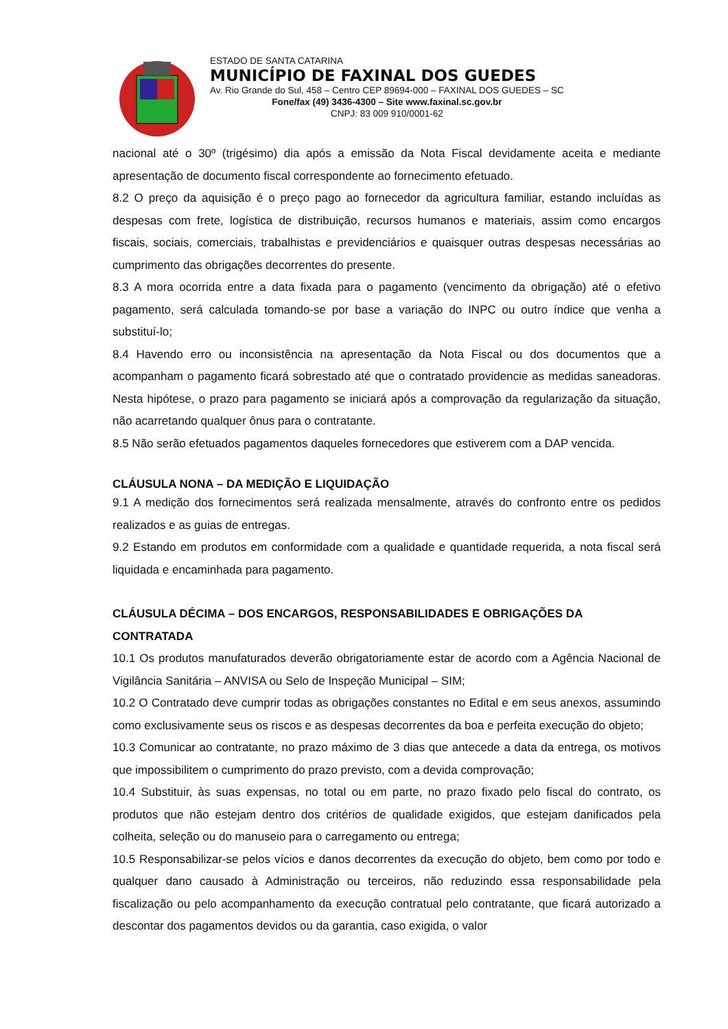ESTADO DE SANTA CATARINA
MUNICÍPIO DE FAXINAL DOS GUEDES
Av. Rio Grande do Sul, 458 – Centro CEP 89694-000 – FAXINAL DOS GUEDES – SC
Fone/fax (49) 3436-4300 – Site www.faxinal.sc.gov.br
CNPJ: 83 009 910/0001-62
nacional até o 30º (trigésimo) dia após a emissão da Nota Fiscal devidamente aceita e mediante apresentação de documento fiscal correspondente ao fornecimento efetuado.
8.2 O preço da aquisição é o preço pago ao fornecedor da agricultura familiar, estando incluídas as despesas com frete, logística de distribuição, recursos humanos e materiais, assim como encargos fiscais, sociais, comerciais, trabalhistas e previdenciários e quaisquer outras despesas necessárias ao cumprimento das obrigações decorrentes do presente.
8.3 A mora ocorrida entre a data fixada para o pagamento (vencimento da obrigação) até o efetivo pagamento, será calculada tomando-se por base a variação do INPC ou outro índice que venha a substituí-lo;
8.4 Havendo erro ou inconsistência na apresentação da Nota Fiscal ou dos documentos que a acompanham o pagamento ficará sobrestado até que o contratado providencie as medidas saneadoras. Nesta hipótese, o prazo para pagamento se iniciará após a comprovação da regularização da situação, não acarretando qualquer ônus para o contratante.
8.5 Não serão efetuados pagamentos daqueles fornecedores que estiverem com a DAP vencida.
CLÁUSULA NONA – DA MEDIÇÃO E LIQUIDAÇÃO
9.1 A medição dos fornecimentos será realizada mensalmente, através do confronto entre os pedidos realizados e as guias de entregas.
9.2 Estando em produtos em conformidade com a qualidade e quantidade requerida, a nota fiscal será liquidada e encaminhada para pagamento.
CLÁUSULA DÉCIMA – DOS ENCARGOS, RESPONSABILIDADES E OBRIGAÇÕES DA CONTRATADA
10.1 Os produtos manufaturados deverão obrigatoriamente estar de acordo com a Agência Nacional de Vigilância Sanitária – ANVISA ou Selo de Inspeção Municipal – SIM;
10.2 O Contratado deve cumprir todas as obrigações constantes no Edital e em seus anexos, assumindo como exclusivamente seus os riscos e as despesas decorrentes da boa e perfeita execução do objeto;
10.3 Comunicar ao contratante, no prazo máximo de 3 dias que antecede a data da entrega, os motivos que impossibilitem o cumprimento do prazo previsto, com a devida comprovação;
10.4 Substituir, às suas expensas, no total ou em parte, no prazo fixado pelo fiscal do contrato, os produtos que não estejam dentro dos critérios de qualidade exigidos, que estejam danificados pela colheita, seleção ou do manuseio para o carregamento ou entrega;
10.5 Responsabilizar-se pelos vícios e danos decorrentes da execução do objeto, bem como por todo e qualquer dano causado à Administração ou terceiros, não reduzindo essa responsabilidade pela fiscalização ou pelo acompanhamento da execução contratual pelo contratante, que ficará autorizado a descontar dos pagamentos devidos ou da garantia, caso exigida, o valor